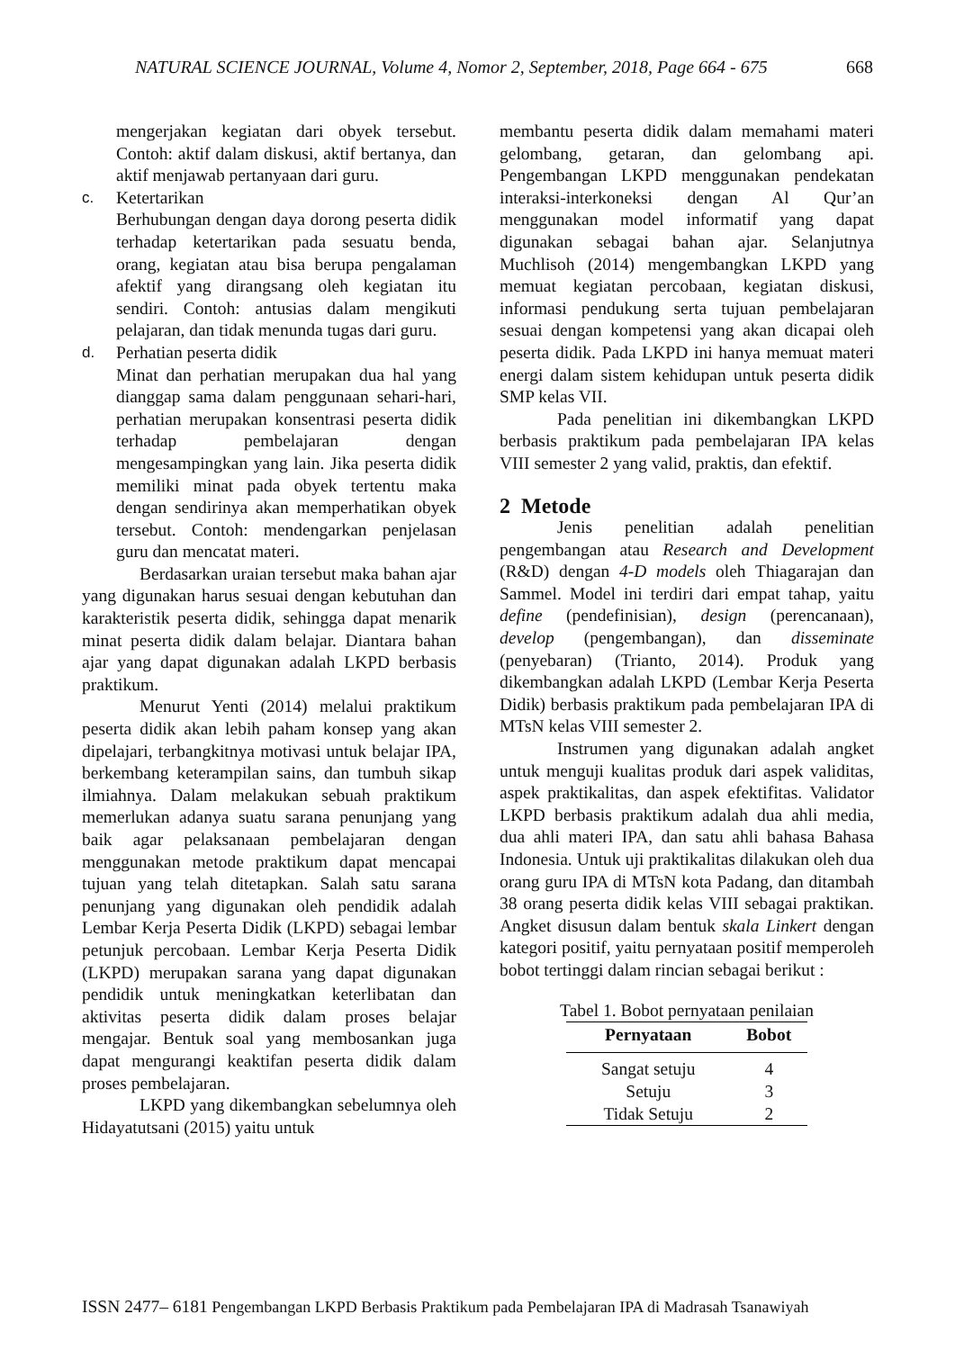NATURAL SCIENCE JOURNAL, Volume 4, Nomor 2, September, 2018, Page 664 - 675 668
mengerjakan kegiatan dari obyek tersebut. Contoh: aktif dalam diskusi, aktif bertanya, dan aktif menjawab pertanyaan dari guru.
c. Ketertarikan
Berhubungan dengan daya dorong peserta didik terhadap ketertarikan pada sesuatu benda, orang, kegiatan atau bisa berupa pengalaman afektif yang dirangsang oleh kegiatan itu sendiri. Contoh: antusias dalam mengikuti pelajaran, dan tidak menunda tugas dari guru.
d. Perhatian peserta didik
Minat dan perhatian merupakan dua hal yang dianggap sama dalam penggunaan sehari-hari, perhatian merupakan konsentrasi peserta didik terhadap pembelajaran dengan mengesampingkan yang lain. Jika peserta didik memiliki minat pada obyek tertentu maka dengan sendirinya akan memperhatikan obyek tersebut. Contoh: mendengarkan penjelasan guru dan mencatat materi.
Berdasarkan uraian tersebut maka bahan ajar yang digunakan harus sesuai dengan kebutuhan dan karakteristik peserta didik, sehingga dapat menarik minat peserta didik dalam belajar. Diantara bahan ajar yang dapat digunakan adalah LKPD berbasis praktikum.
Menurut Yenti (2014) melalui praktikum peserta didik akan lebih paham konsep yang akan dipelajari, terbangkitnya motivasi untuk belajar IPA, berkembang keterampilan sains, dan tumbuh sikap ilmiahnya. Dalam melakukan sebuah praktikum memerlukan adanya suatu sarana penunjang yang baik agar pelaksanaan pembelajaran dengan menggunakan metode praktikum dapat mencapai tujuan yang telah ditetapkan. Salah satu sarana penunjang yang digunakan oleh pendidik adalah Lembar Kerja Peserta Didik (LKPD) sebagai lembar petunjuk percobaan. Lembar Kerja Peserta Didik (LKPD) merupakan sarana yang dapat digunakan pendidik untuk meningkatkan keterlibatan dan aktivitas peserta didik dalam proses belajar mengajar. Bentuk soal yang membosankan juga dapat mengurangi keaktifan peserta didik dalam proses pembelajaran.
LKPD yang dikembangkan sebelumnya oleh Hidayatutsani (2015) yaitu untuk
membantu peserta didik dalam memahami materi gelombang, getaran, dan gelombang api. Pengembangan LKPD menggunakan pendekatan interaksi-interkoneksi dengan Al Qur’an menggunakan model informatif yang dapat digunakan sebagai bahan ajar. Selanjutnya Muchlisoh (2014) mengembangkan LKPD yang memuat kegiatan percobaan, kegiatan diskusi, informasi pendukung serta tujuan pembelajaran sesuai dengan kompetensi yang akan dicapai oleh peserta didik. Pada LKPD ini hanya memuat materi energi dalam sistem kehidupan untuk peserta didik SMP kelas VII.
Pada penelitian ini dikembangkan LKPD berbasis praktikum pada pembelajaran IPA kelas VIII semester 2 yang valid, praktis, dan efektif.
2 Metode
Jenis penelitian adalah penelitian pengembangan atau Research and Development (R&D) dengan 4-D models oleh Thiagarajan dan Sammel. Model ini terdiri dari empat tahap, yaitu define (pendefinisian), design (perencanaan), develop (pengembangan), dan disseminate (penyebaran) (Trianto, 2014). Produk yang dikembangkan adalah LKPD (Lembar Kerja Peserta Didik) berbasis praktikum pada pembelajaran IPA di MTsN kelas VIII semester 2.
Instrumen yang digunakan adalah angket untuk menguji kualitas produk dari aspek validitas, aspek praktikalitas, dan aspek efektifitas. Validator LKPD berbasis praktikum adalah dua ahli media, dua ahli materi IPA, dan satu ahli bahasa Bahasa Indonesia. Untuk uji praktikalitas dilakukan oleh dua orang guru IPA di MTsN kota Padang, dan ditambah 38 orang peserta didik kelas VIII sebagai praktikan. Angket disusun dalam bentuk skala Linkert dengan kategori positif, yaitu pernyataan positif memperoleh bobot tertinggi dalam rincian sebagai berikut :
Tabel 1. Bobot pernyataan penilaian
| Pernyataan | Bobot |
| --- | --- |
| Sangat setuju | 4 |
| Setuju | 3 |
| Tidak Setuju | 2 |
ISSN 2477– 6181 Pengembangan LKPD Berbasis Praktikum pada Pembelajaran IPA di Madrasah Tsanawiyah